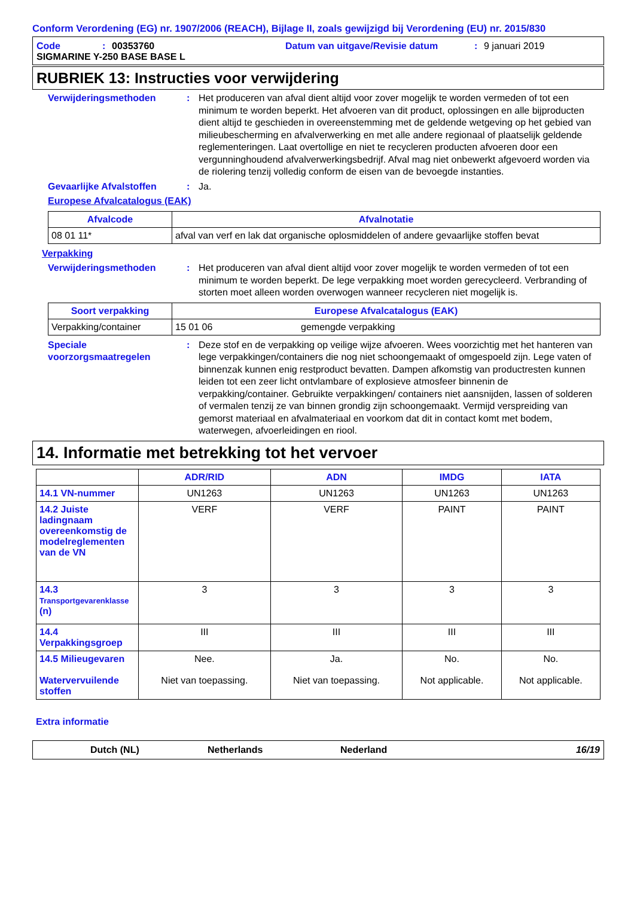Conform Verordening (EG) nr. 1907/2006 (REACH), Bijlage II, zoals gewijzigd bij Verordening (EU) nr. 2015/830
Code: 00353760 Datum van uitgave/Revisie datum: 9 januari 2019
SIGMARINE Y-250 BASE BASE L
RUBRIEK 13: Instructies voor verwijdering
Verwijderingsmethoden: Het produceren van afval dient altijd voor zover mogelijk te worden vermeden of tot een minimum te worden beperkt. Het afvoeren van dit product, oplossingen en alle bijproducten dient altijd te geschieden in overeenstemming met de geldende wetgeving op het gebied van milieubescherming en afvalverwerking en met alle andere regionaal of plaatselijk geldende reglementeringen. Laat overtollige en niet te recycleren producten afvoeren door een vergunninghoudend afvalverwerkingsbedrijf. Afval mag niet onbewerkt afgevoerd worden via de riolering tenzij volledig conform de eisen van de bevoegde instanties.
Gevaarlijke Afvalstoffen: Ja.
Europese Afvalcatalogus (EAK)
| Afvalcode | Afvalnotatie |
| --- | --- |
| 08 01 11* | afval van verf en lak dat organische oplosmiddelen of andere gevaarlijke stoffen bevat |
Verpakking
Verwijderingsmethoden: Het produceren van afval dient altijd voor zover mogelijk te worden vermeden of tot een minimum te worden beperkt. De lege verpakking moet worden gerecycleerd. Verbranding of storten moet alleen worden overwogen wanneer recycleren niet mogelijk is.
| Soort verpakking | Europese Afvalcatalogus (EAK) | |
| --- | --- | --- |
| Verpakking/container | 15 01 06 | gemengde verpakking |
Speciale voorzorgsmaatregelen: Deze stof en de verpakking op veilige wijze afvoeren. Wees voorzichtig met het hanteren van lege verpakkingen/containers die nog niet schoongemaakt of omgespoeld zijn. Lege vaten of binnenzak kunnen enig restproduct bevatten. Dampen afkomstig van productresten kunnen leiden tot een zeer licht ontvlambare of explosieve atmosfeer binnenin de verpakking/container. Gebruikte verpakkingen/ containers niet aansnijden, lassen of solderen of vermalen tenzij ze van binnen grondig zijn schoongemaakt. Vermijd verspreiding van gemorst materiaal en afvalmateriaal en voorkom dat dit in contact komt met bodem, waterwegen, afvoerleidingen en riool.
14. Informatie met betrekking tot het vervoer
| | ADR/RID | ADN | IMDG | IATA |
| --- | --- | --- | --- | --- |
| 14.1 VN-nummer | UN1263 | UN1263 | UN1263 | UN1263 |
| 14.2 Juiste ladingnaam overeenkomstig de modelreglementen van de VN | VERF | VERF | PAINT | PAINT |
| 14.3 Transportgevarenklasse (n) | 3 | 3 | 3 | 3 |
| 14.4 Verpakkingsgroep | III | III | III | III |
| 14.5 Milieugevaren Watervervuilende stoffen | Nee. Niet van toepassing. | Ja. Niet van toepassing. | No. Not applicable. | No. Not applicable. |
Extra informatie
Dutch (NL) Netherlands Nederland 16/19